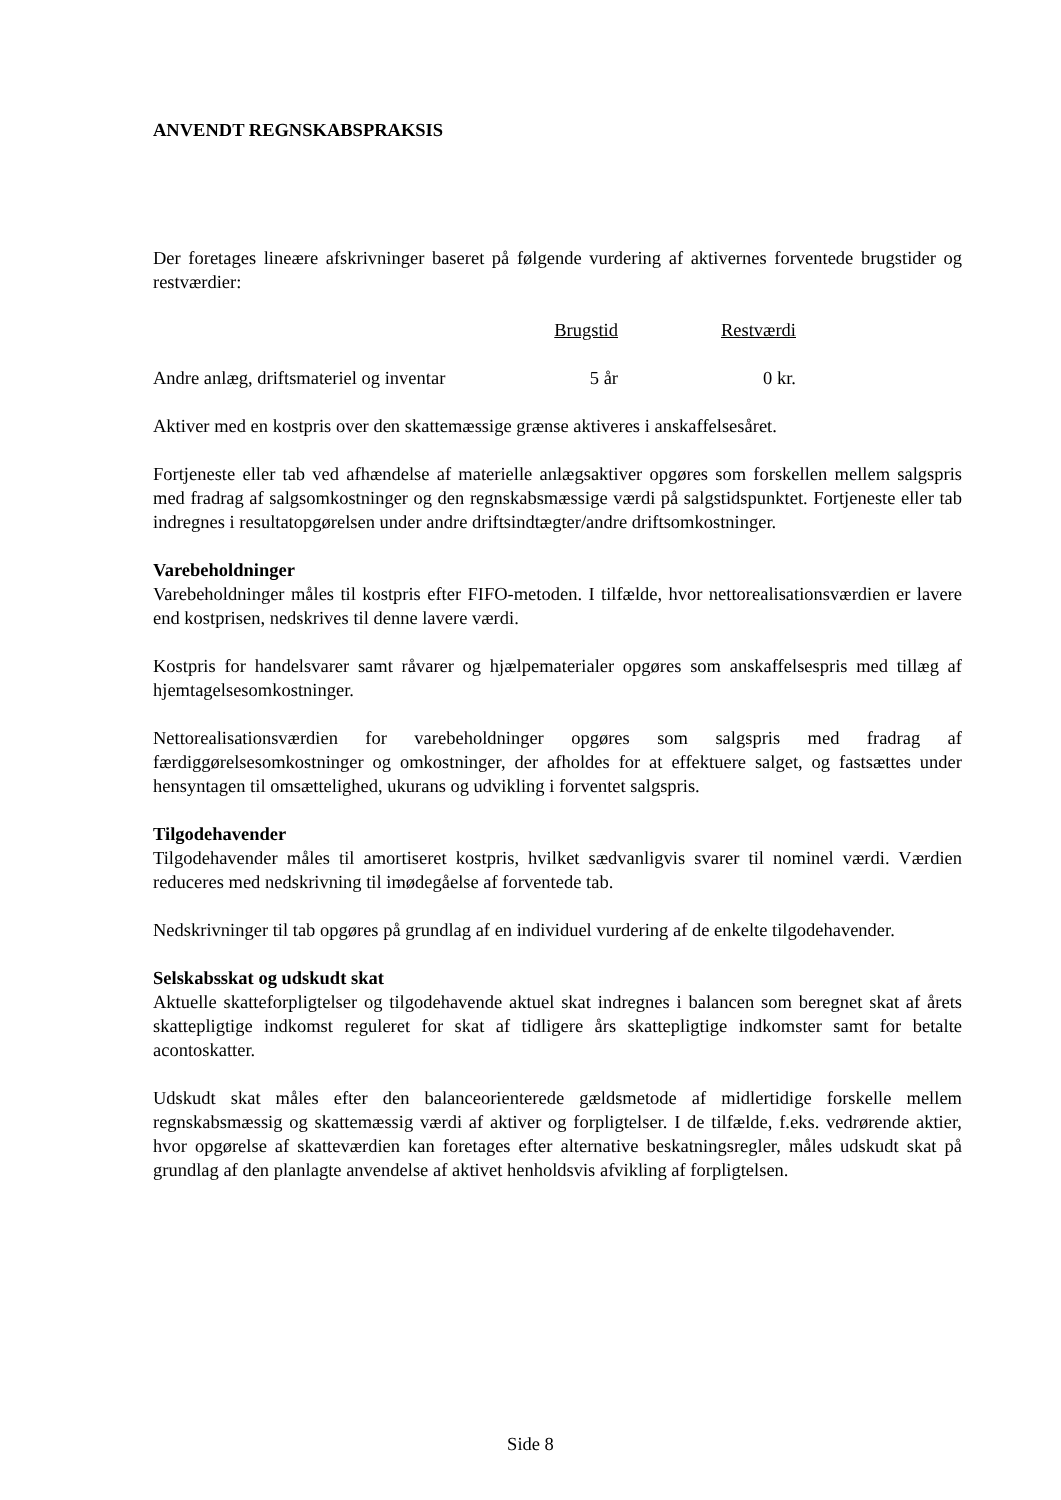ANVENDT REGNSKABSPRAKSIS
Der foretages lineære afskrivninger baseret på følgende vurdering af aktivernes forventede brugstider og restværdier:
| | Brugstid | Restværdi |
| --- | --- | --- |
| Andre anlæg, driftsmateriel og inventar | 5 år | 0 kr. |
Aktiver med en kostpris over den skattemæssige grænse aktiveres i anskaffelsesåret.
Fortjeneste eller tab ved afhændelse af materielle anlægsaktiver opgøres som forskellen mellem salgspris med fradrag af salgsomkostninger og den regnskabsmæssige værdi på salgstidspunktet. Fortjeneste eller tab indregnes i resultatopgørelsen under andre driftsindtægter/andre driftsomkostninger.
Varebeholdninger
Varebeholdninger måles til kostpris efter FIFO-metoden. I tilfælde, hvor nettorealisationsværdien er lavere end kostprisen, nedskrives til denne lavere værdi.
Kostpris for handelsvarer samt råvarer og hjælpematerialer opgøres som anskaffelsespris med tillæg af hjemtagelsesomkostninger.
Nettorealisationsværdien for varebeholdninger opgøres som salgspris med fradrag af færdiggørelsesomkostninger og omkostninger, der afholdes for at effektuere salget, og fastsættes under hensyntagen til omsættelighed, ukurans og udvikling i forventet salgspris.
Tilgodehavender
Tilgodehavender måles til amortiseret kostpris, hvilket sædvanligvis svarer til nominel værdi. Værdien reduceres med nedskrivning til imødegåelse af forventede tab.
Nedskrivninger til tab opgøres på grundlag af en individuel vurdering af de enkelte tilgodehavender.
Selskabsskat og udskudt skat
Aktuelle skatteforpligtelser og tilgodehavende aktuel skat indregnes i balancen som beregnet skat af årets skattepligtige indkomst reguleret for skat af tidligere års skattepligtige indkomster samt for betalte acontoskatter.
Udskudt skat måles efter den balanceorienterede gældsmetode af midlertidige forskelle mellem regnskabsmæssig og skattemæssig værdi af aktiver og forpligtelser. I de tilfælde, f.eks. vedrørende aktier, hvor opgørelse af skatteværdien kan foretages efter alternative beskatningsregler, måles udskudt skat på grundlag af den planlagte anvendelse af aktivet henholdsvis afvikling af forpligtelsen.
Side 8